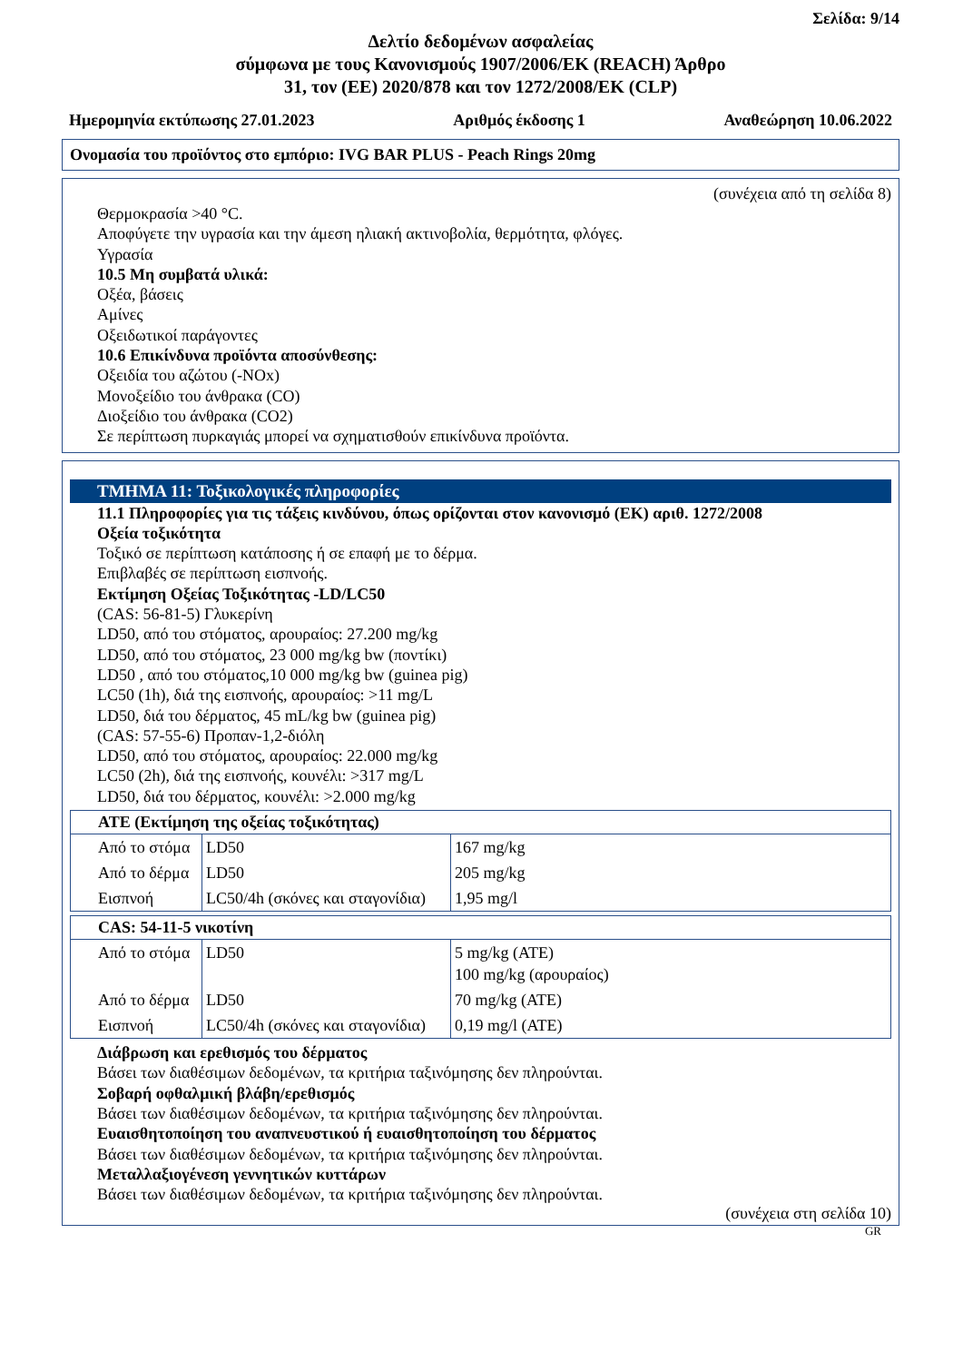Σελίδα: 9/14
Δελτίο δεδομένων ασφαλείας
σύμφωνα με τους Κανονισμούς 1907/2006/ΕΚ (REACH) Άρθρο
31, τον (ΕΕ) 2020/878 και τον 1272/2008/ΕΚ (CLP)
Ημερομηνία εκτύπωσης 27.01.2023 Αριθμός έκδοσης 1 Αναθεώρηση 10.06.2022
Ονομασία του προϊόντος στο εμπόριο: IVG BAR PLUS - Peach Rings 20mg
(συνέχεια από τη σελίδα 8)
Θερμοκρασία >40 °C.
Αποφύγετε την υγρασία και την άμεση ηλιακή ακτινοβολία, θερμότητα, φλόγες.
Υγρασία
10.5 Μη συμβατά υλικά:
Οξέα, βάσεις
Αμίνες
Οξειδωτικοί παράγοντες
10.6 Επικίνδυνα προϊόντα αποσύνθεσης:
Οξειδία του αζώτου (-NOx)
Μονοξείδιο του άνθρακα (CO)
Διοξείδιο του άνθρακα (CO2)
Σε περίπτωση πυρκαγιάς μπορεί να σχηματισθούν επικίνδυνα προϊόντα.
ΤΜΗΜΑ 11: Τοξικολογικές πληροφορίες
11.1 Πληροφορίες για τις τάξεις κινδύνου, όπως ορίζονται στον κανονισμό (ΕΚ) αριθ. 1272/2008
Οξεία τοξικότητα
Τοξικό σε περίπτωση κατάποσης ή σε επαφή με το δέρμα.
Επιβλαβές σε περίπτωση εισπνοής.
Εκτίμηση Οξείας Τοξικότητας -LD/LC50
(CAS: 56-81-5) Γλυκερίνη
LD50, από του στόματος, αρουραίος: 27.200 mg/kg
LD50, από του στόματος, 23 000 mg/kg bw (ποντίκι)
LD50 , από του στόματος,10 000 mg/kg bw (guinea pig)
LC50 (1h), διά της εισπνοής, αρουραίος: >11 mg/L
LD50, διά του δέρματος, 45 mL/kg bw (guinea pig)
(CAS: 57-55-6) Προπαν-1,2-διόλη
LD50, από του στόματος, αρουραίος: 22.000 mg/kg
LC50 (2h), διά της εισπνοής, κουνέλι: >317 mg/L
LD50, διά του δέρματος, κουνέλι: >2.000 mg/kg
| ATE (Εκτίμηση της οξείας τοξικότητας) | | |
| --- | --- | --- |
| Από το στόμα | LD50 | 167 mg/kg |
| Από το δέρμα | LD50 | 205 mg/kg |
| Εισπνοή | LC50/4h (σκόνες και σταγονίδια) | 1,95 mg/l |
| CAS: 54-11-5 νικοτίνη | | |
| --- | --- | --- |
| Από το στόμα | LD50 | 5 mg/kg (ATE) 100 mg/kg (αρουραίος) |
| Από το δέρμα | LD50 | 70 mg/kg (ATE) |
| Εισπνοή | LC50/4h (σκόνες και σταγονίδια) | 0,19 mg/l (ATE) |
Διάβρωση και ερεθισμός του δέρματος
Βάσει των διαθέσιμων δεδομένων, τα κριτήρια ταξινόμησης δεν πληρούνται.
Σοβαρή οφθαλμική βλάβη/ερεθισμός
Βάσει των διαθέσιμων δεδομένων, τα κριτήρια ταξινόμησης δεν πληρούνται.
Ευαισθητοποίηση του αναπνευστικού ή ευαισθητοποίηση του δέρματος
Βάσει των διαθέσιμων δεδομένων, τα κριτήρια ταξινόμησης δεν πληρούνται.
Μεταλλαξιογένεση γεννητικών κυττάρων
Βάσει των διαθέσιμων δεδομένων, τα κριτήρια ταξινόμησης δεν πληρούνται.
(συνέχεια στη σελίδα 10)
GR